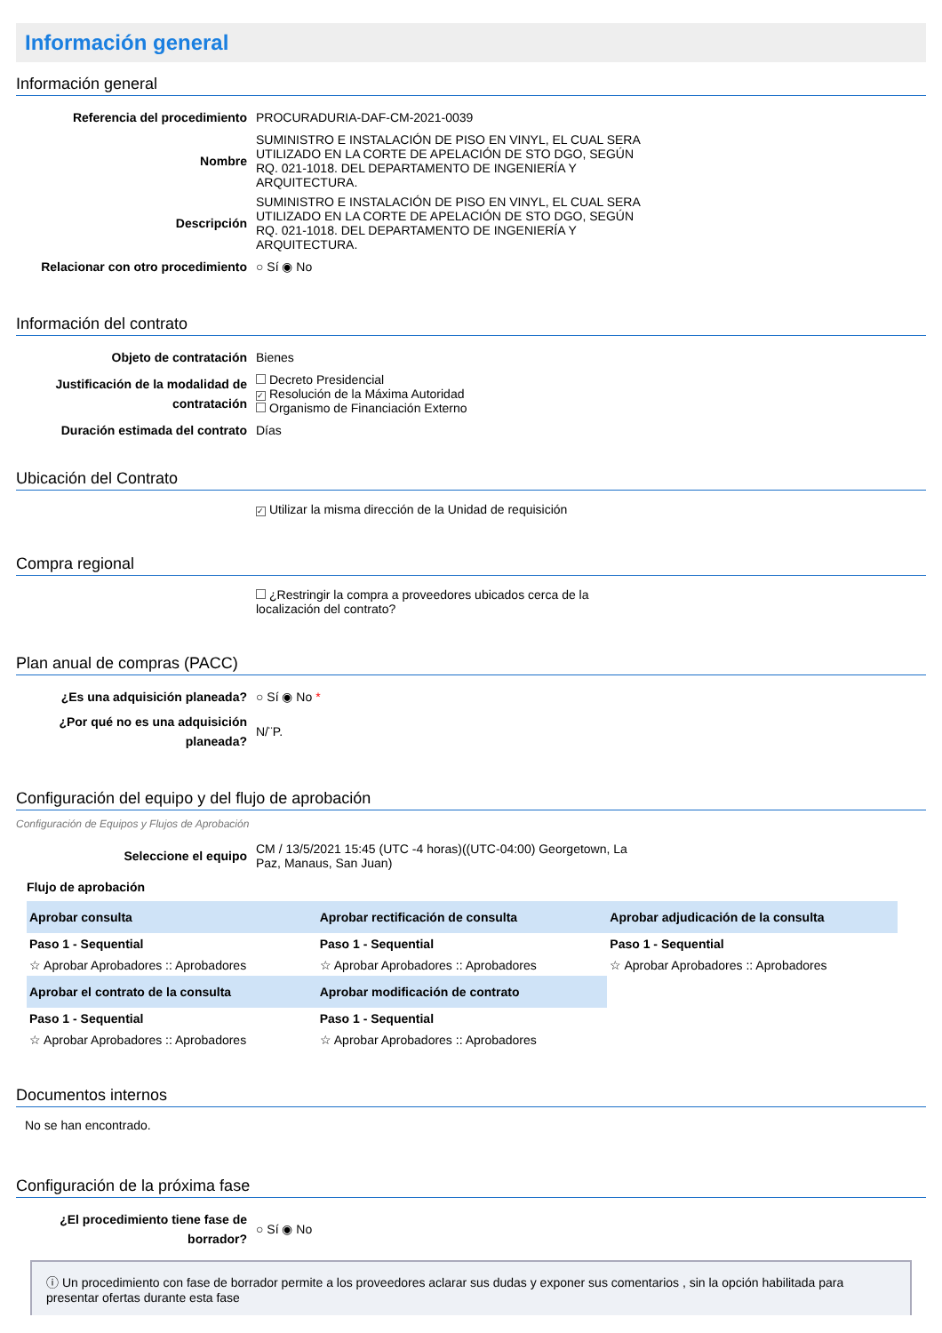Información general
Información general
| Referencia del procedimiento | PROCURADURIA-DAF-CM-2021-0039 |
| Nombre | SUMINISTRO E INSTALACIÓN DE PISO EN VINYL, EL CUAL SERA UTILIZADO EN LA CORTE DE APELACIÓN DE STO DGO, SEGÚN RQ. 021-1018. DEL DEPARTAMENTO DE INGENIERÍA Y ARQUITECTURA. |
| Descripción | SUMINISTRO E INSTALACIÓN DE PISO EN VINYL, EL CUAL SERA UTILIZADO EN LA CORTE DE APELACIÓN DE STO DGO, SEGÚN RQ. 021-1018. DEL DEPARTAMENTO DE INGENIERÍA Y ARQUITECTURA. |
| Relacionar con otro procedimiento | ○ Sí ◉ No |
Información del contrato
| Objeto de contratación | Bienes |
| Justificación de la modalidad de contratación | Decreto Presidencial ✓ Resolución de la Máxima Autoridad Organismo de Financiación Externo |
| Duración estimada del contrato | Días |
Ubicación del Contrato
| | ✓ Utilizar la misma dirección de la Unidad de requisición |
Compra regional
| | ¿Restringir la compra a proveedores ubicados cerca de la localización del contrato? |
Plan anual de compras (PACC)
| ¿Es una adquisición planeada? | ○ Sí ◉ No * |
| ¿Por qué no es una adquisición planeada? | N/¨P. |
Configuración del equipo y del flujo de aprobación
Configuración de Equipos y Flujos de Aprobación
| Seleccione el equipo | CM / 13/5/2021 15:45 (UTC -4 horas)((UTC-04:00) Georgetown, La Paz, Manaus, San Juan) |
Flujo de aprobación
| Aprobar consulta | Aprobar rectificación de consulta | Aprobar adjudicación de la consulta |
| --- | --- | --- |
| Paso 1 - Sequential | Paso 1 - Sequential | Paso 1 - Sequential |
| ☆ Aprobar Aprobadores :: Aprobadores | ☆ Aprobar Aprobadores :: Aprobadores | ☆ Aprobar Aprobadores :: Aprobadores |
| Aprobar el contrato de la consulta | Aprobar modificación de contrato | |
| Paso 1 - Sequential | Paso 1 - Sequential | |
| ☆ Aprobar Aprobadores :: Aprobadores | ☆ Aprobar Aprobadores :: Aprobadores | |
Documentos internos
No se han encontrado.
Configuración de la próxima fase
| ¿El procedimiento tiene fase de borrador? | ○ Sí ◉ No |
ⓘ Un procedimiento con fase de borrador permite a los proveedores aclarar sus dudas y exponer sus comentarios , sin la opción habilitada para presentar ofertas durante esta fase